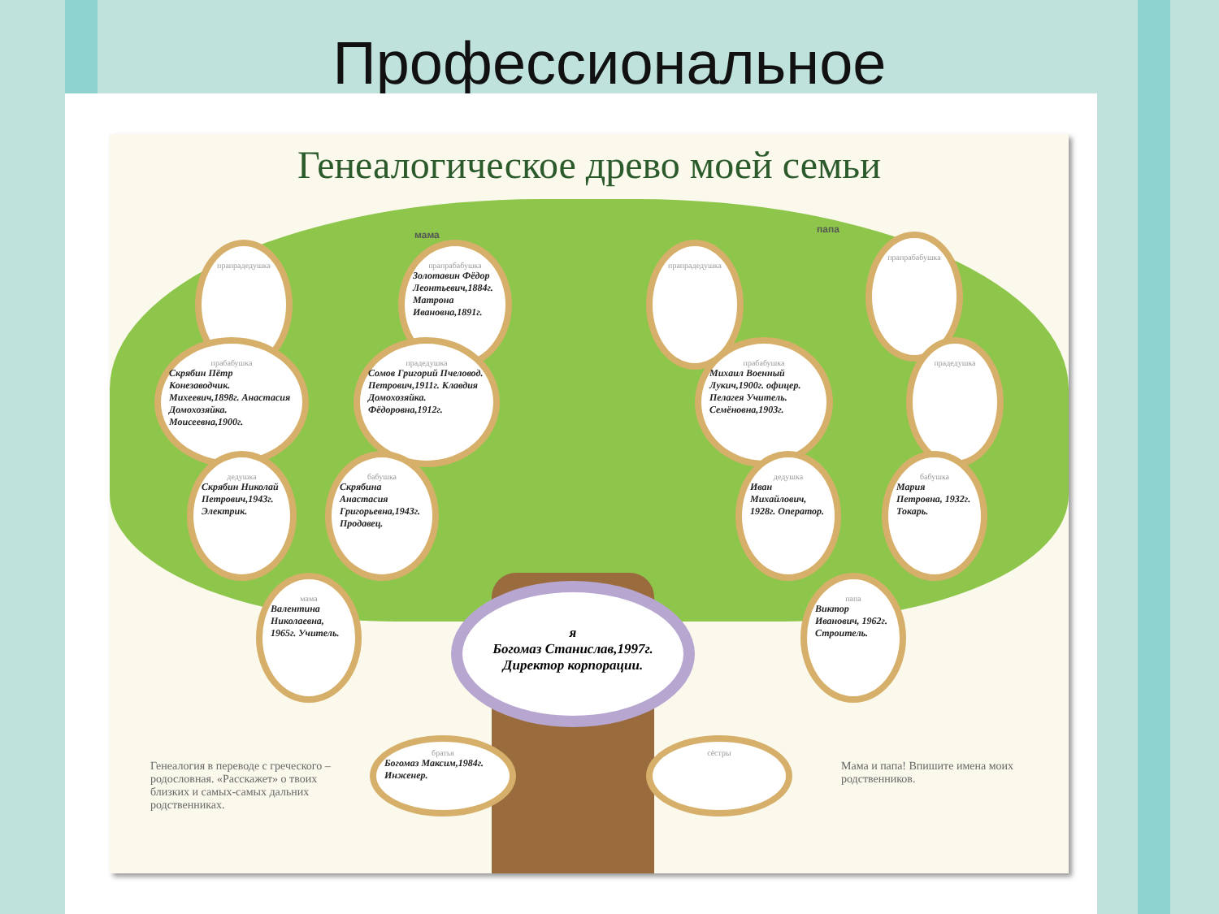Профессиональное
Генеалогическое древо моей семьи
мама папа
прапрадедушка
прапрабабушка
Золотавин Фёдор Леонтьевич,1884г. Матрона Ивановна,1891г.
прапрадедушка
прапрабабушка
прабабушка
Скрябин Пётр Конезаводчик. Михеевич,1898г. Анастасия Домохозяйка. Моисеевна,1900г.
прадедушка
Сомов Григорий Пчеловод. Петрович,1911г. Клавдия Домохозяйка. Фёдоровна,1912г.
прабабушка
Михаил Военный Лукич,1900г. офицер. Пелагея Учитель. Семёновна,1903г.
прадедушка
дедушка
Скрябин Николай Петрович,1943г. Электрик.
бабушка
Скрябина Анастасия Григорьевна,1943г. Продавец.
дедушка
Иван Михайлович, 1928г. Оператор.
бабушка
Мария Петровна, 1932г. Токарь.
мама
Валентина Николаевна, 1965г. Учитель.
папа
Виктор Иванович, 1962г. Строитель.
я
Богомаз Станислав,1997г.
Директор корпорации.
братья
Богомаз Максим,1984г. Инженер.
сёстры
Генеалогия в переводе с греческого – родословная. «Расскажет» о твоих близких и самых-самых дальних родственниках.
Мама и папа! Впишите имена моих родственников.